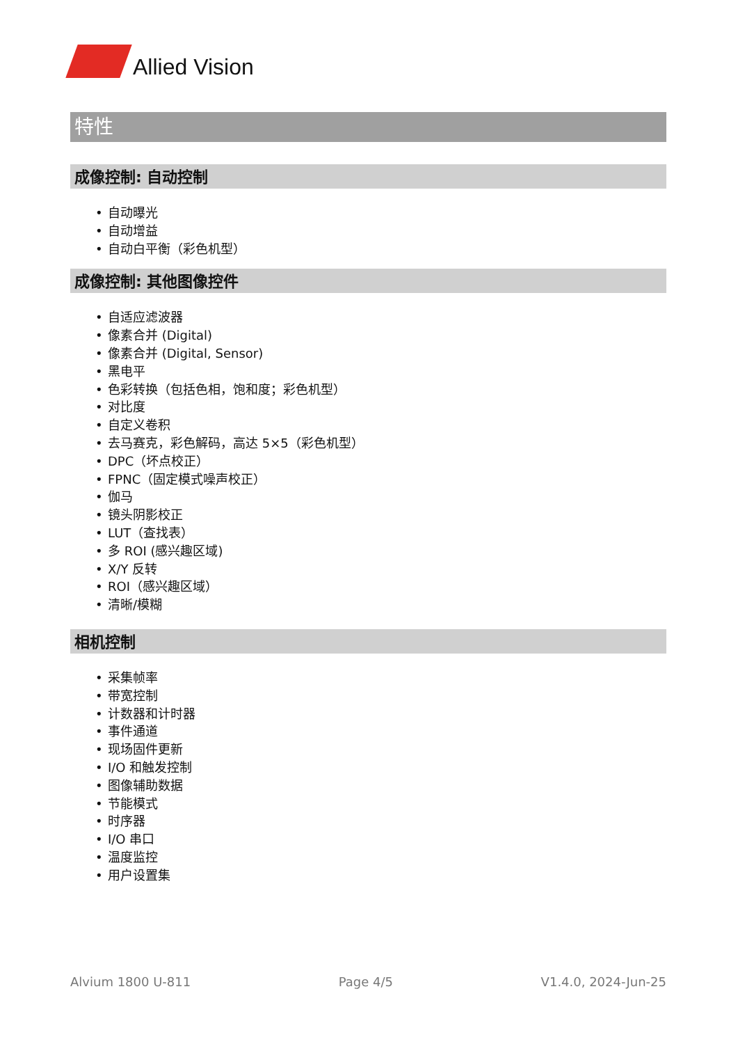Allied Vision
特性
成像控制: 自动控制
• 自动曝光
• 自动增益
• 自动白平衡（彩色机型）
成像控制: 其他图像控件
• 自适应滤波器
• 像素合并 (Digital)
• 像素合并 (Digital, Sensor)
• 黑电平
• 色彩转换（包括色相，饱和度；彩色机型）
• 对比度
• 自定义卷积
• 去马赛克，彩色解码，高达 5×5（彩色机型）
• DPC（坏点校正）
• FPNC（固定模式噪声校正）
• 伽马
• 镜头阴影校正
• LUT（查找表）
• 多 ROI (感兴趣区域)
• X/Y 反转
• ROI（感兴趣区域）
• 清晰/模糊
相机控制
• 采集帧率
• 带宽控制
• 计数器和计时器
• 事件通道
• 现场固件更新
• I/O 和触发控制
• 图像辅助数据
• 节能模式
• 时序器
• I/O 串口
• 温度监控
• 用户设置集
Alvium 1800 U-811 Page 4/5 V1.4.0, 2024-Jun-25